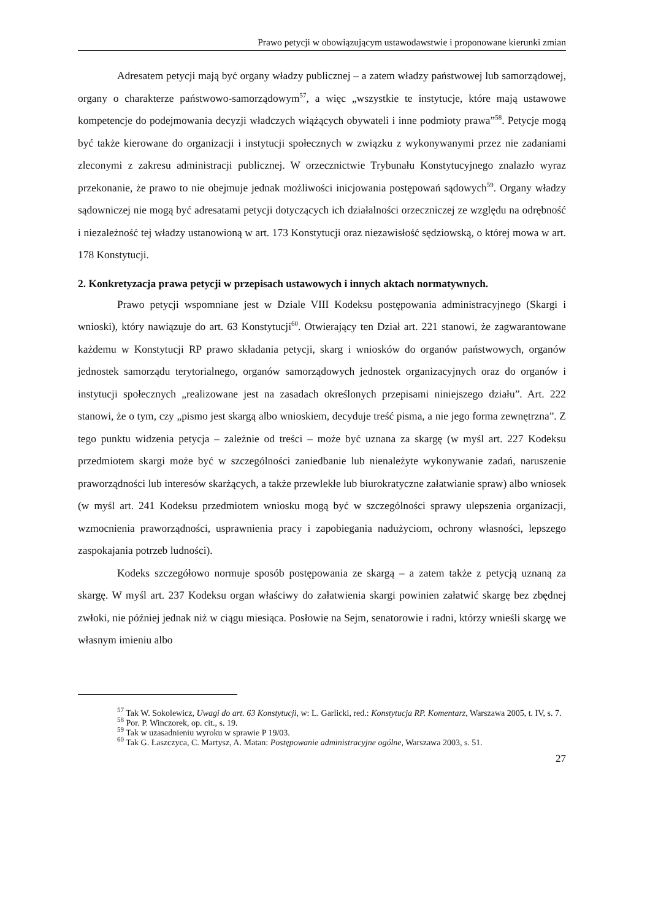Prawo petycji w obowiązującym ustawodawstwie i proponowane kierunki zmian
Adresatem petycji mają być organy władzy publicznej – a zatem władzy państwowej lub samorządowej, organy o charakterze państwowo-samorządowym<sup>57</sup>, a więc „wszystkie te instytucje, które mają ustawowe kompetencje do podejmowania decyzji władczych wiążących obywateli i inne podmioty prawa”<sup>58</sup>. Petycje mogą być także kierowane do organizacji i instytucji społecznych w związku z wykonywanymi przez nie zadaniami zleconymi z zakresu administracji publicznej. W orzecznictwie Trybunału Konstytucyjnego znalazło wyraz przekonanie, że prawo to nie obejmuje jednak możliwości inicjowania postępowań sądowych<sup>59</sup>. Organy władzy sądowniczej nie mogą być adresatami petycji dotyczących ich działalności orzeczniczej ze względu na odrębność i niezależność tej władzy ustanowioną w art. 173 Konstytucji oraz niezawisłość sędziowską, o której mowa w art. 178 Konstytucji.
2. Konkretyzacja prawa petycji w przepisach ustawowych i innych aktach normatywnych.
Prawo petycji wspomniane jest w Dziale VIII Kodeksu postępowania administracyjnego (Skargi i wnioski), który nawiązuje do art. 63 Konstytucji<sup>60</sup>. Otwierający ten Dział art. 221 stanowi, że zagwarantowane każdemu w Konstytucji RP prawo składania petycji, skarg i wniosków do organów państwowych, organów jednostek samorządu terytorialnego, organów samorządowych jednostek organizacyjnych oraz do organów i instytucji społecznych „realizowane jest na zasadach określonych przepisami niniejszego działu”. Art. 222 stanowi, że o tym, czy „pismo jest skargą albo wnioskiem, decyduje treść pisma, a nie jego forma zewnętrzna”. Z tego punktu widzenia petycja – zależnie od treści – może być uznana za skargę (w myśl art. 227 Kodeksu przedmiotem skargi może być w szczególności zaniedbanie lub nienależyte wykonywanie zadań, naruszenie praworządności lub interesów skarżących, a także przewlekłe lub biurokratyczne załatwianie spraw) albo wniosek (w myśl art. 241 Kodeksu przedmiotem wniosku mogą być w szczególności sprawy ulepszenia organizacji, wzmocnienia praworządności, usprawnienia pracy i zapobiegania nadużyciom, ochrony własności, lepszego zaspokajania potrzeb ludności).
Kodeks szczegółowo normuje sposób postępowania ze skargą – a zatem także z petycją uznaną za skargę. W myśl art. 237 Kodeksu organ właściwy do załatwienia skargi powinien załatwić skargę bez zbędnej zwłoki, nie później jednak niż w ciągu miesiąca. Posłowie na Sejm, senatorowie i radni, którzy wnieśli skargę we własnym imieniu albo
<sup>57</sup> Tak W. Sokolewicz, Uwagi do art. 63 Konstytucji, w: L. Garlicki, red.: Konstytucja RP. Komentarz, Warszawa 2005, t. IV, s. 7.
<sup>58</sup> Por. P. Winczorek, op. cit., s. 19.
<sup>59</sup> Tak w uzasadnieniu wyroku w sprawie P 19/03.
<sup>60</sup> Tak G. Łaszczyca, C. Martysz, A. Matan: Postępowanie administracyjne ogólne, Warszawa 2003, s. 51.
27